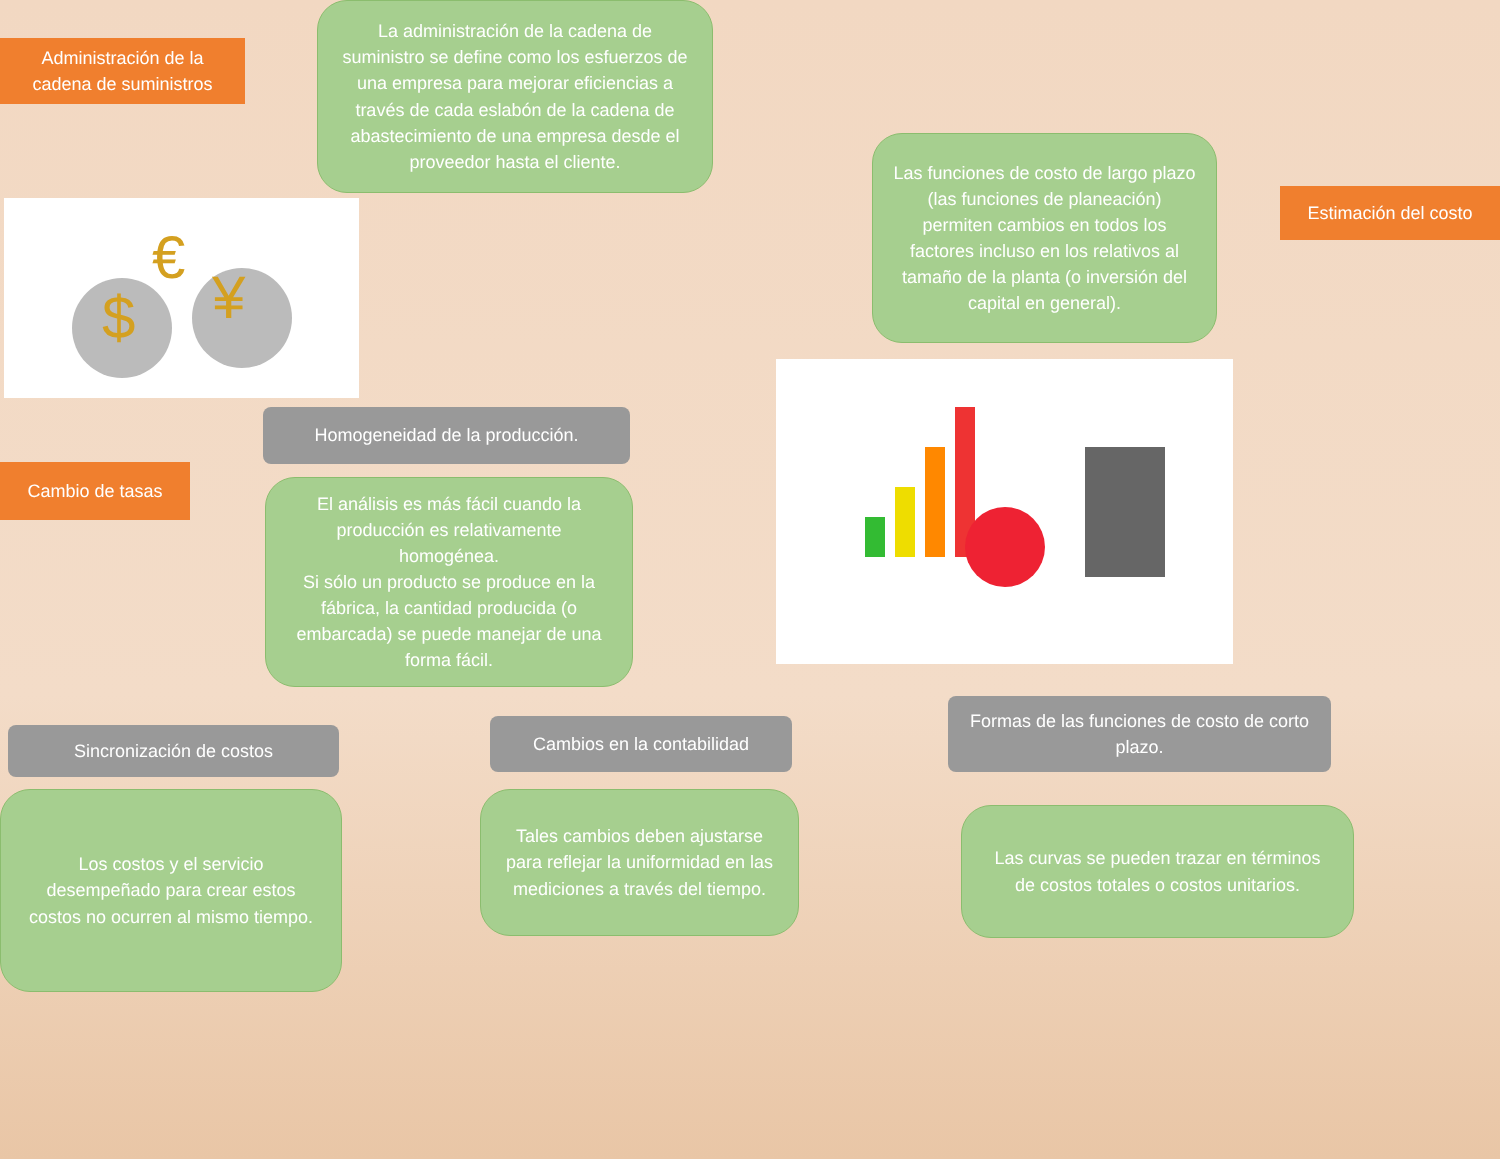Administración de la cadena de suministros
La administración de la cadena de suministro se define como los esfuerzos de una empresa para mejorar eficiencias a través de cada eslabón de la cadena de abastecimiento de una empresa desde el proveedor hasta el cliente.
$
¥
€
Las funciones de costo de largo plazo (las funciones de planeación) permiten cambios en todos los factores incluso en los relativos al tamaño de la planta (o inversión del capital en general).
Estimación del costo
Homogeneidad de la producción.
Cambio de tasas
El análisis es más fácil cuando la producción es relativamente homogénea.
Si sólo un producto se produce en la fábrica, la cantidad producida (o embarcada) se puede manejar de una forma fácil.
Cambios en la contabilidad
Sincronización de costos
Formas de las funciones de costo de corto plazo.
Los costos y el servicio desempeñado para crear estos costos no ocurren al mismo tiempo.
Tales cambios deben ajustarse para reflejar la uniformidad en las mediciones a través del tiempo.
Las curvas se pueden trazar en términos de costos totales o costos unitarios.